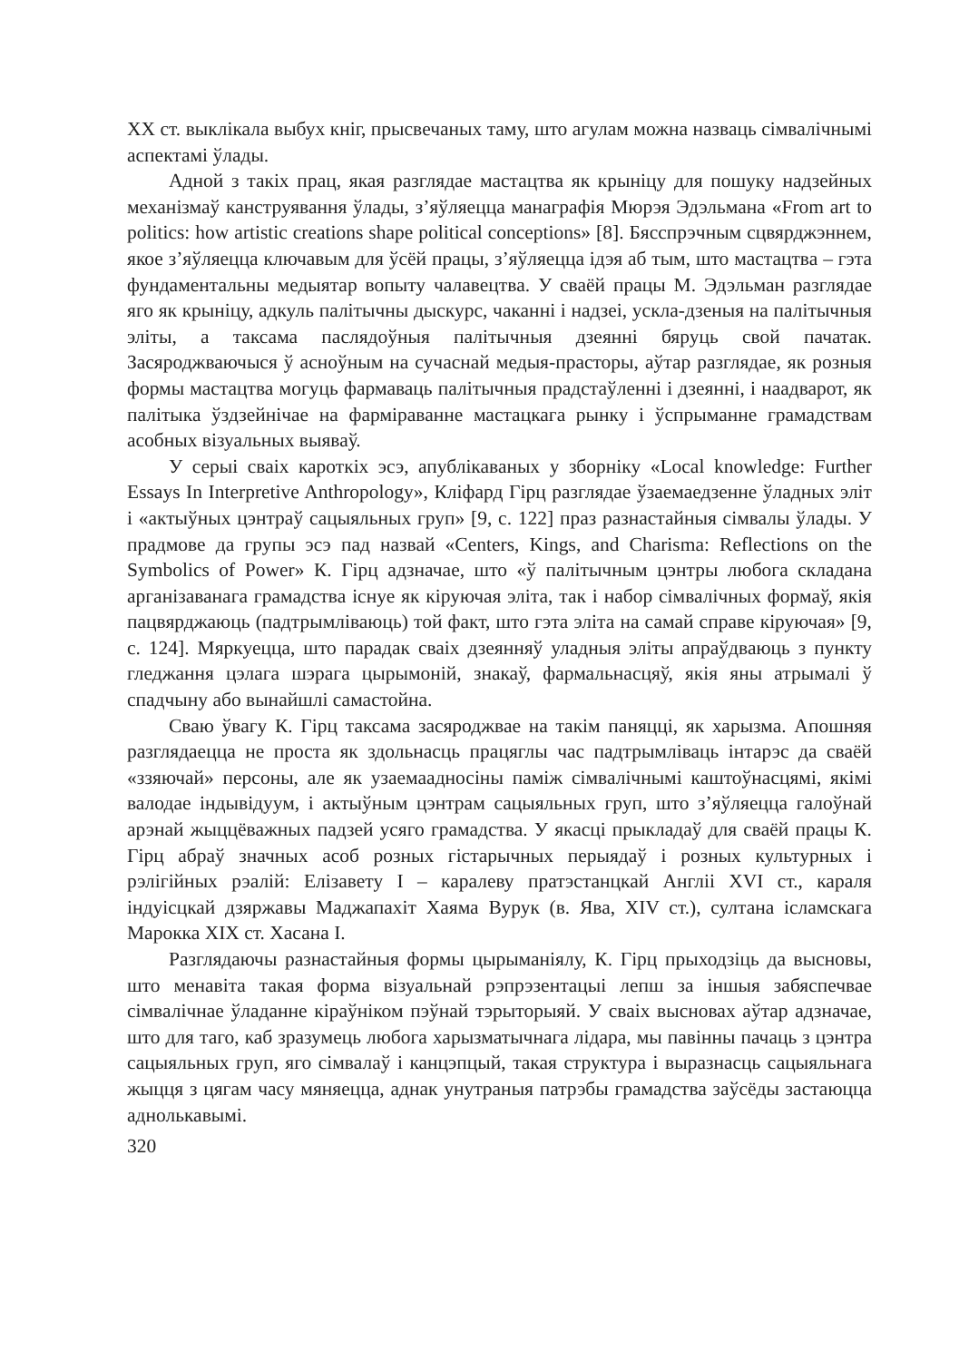XX ст. выклікала выбух кніг, прысвечаных таму, што агулам можна назваць сімвалічнымі аспектамі ўлады.
Адной з такіх прац, якая разглядае мастацтва як крыніцу для пошуку надзейных механізмаў канструявання ўлады, з’яўляецца манаграфія Мюрэя Эдэльмана «From art to politics: how artistic creations shape political conceptions» [8]. Бясспрэчным сцвярджэннем, якое з’яўляецца ключавым для ўсёй працы, з’яўляецца ідэя аб тым, што мастацтва – гэта фундаментальны медыятар вопыту чалавецтва. У сваёй працы М. Эдэльман разглядае яго як крыніцу, адкуль палітычны дыскурс, чаканні і надзеі, ускла-дзеныя на палітычныя эліты, а таксама паслядоўныя палітычныя дзеянні бяруць свой пачатак. Засяроджваючыся ў асноўным на сучаснай медыя-прасторы, аўтар разглядае, як розныя формы мастацтва могуць фармаваць палітычныя прадстаўленні і дзеянні, і наадварот, як палітыка ўздзейнічае на фарміраванне мастацкага рынку і ўспрыманне грамадствам асобных візуальных выяваў.
У серыі сваіх кароткіх эсэ, апублікаваных у зборніку «Local knowledge: Further Essays In Interpretive Anthropology», Кліфард Гірц разглядае ўзаемаедзенне ўладных эліт і «актыўных цэнтраў сацыяльных груп» [9, с. 122] праз разнастайныя сімвалы ўлады. У прадмове да групы эсэ пад назвай «Centers, Kings, and Charisma: Reflections on the Symbolics of Power» К. Гірц адзначае, што «ў палітычным цэнтры любога складана арганізаванага грамадства існуе як кіруючая эліта, так і набор сімвалічных формаў, якія пацвярджаюць (падтрымліваюць) той факт, што гэта эліта на самай справе кіруючая» [9, с. 124]. Мяркуецца, што парадак сваіх дзеянняў уладныя эліты апраўдваюць з пункту гледжання цэлага шэрага цырымоній, знакаў, фармальнасцяў, якія яны атрымалі ў спадчыну або вынайшлі самастойна.
Сваю ўвагу К. Гірц таксама засяроджвае на такім паняцці, як харызма. Апошняя разглядаецца не проста як здольнасць працяглы час падтрымліваць інтарэс да сваёй «ззяючай» персоны, але як узаемаадносіны паміж сімвалічнымі каштоўнасцямі, якімі валодае індывідуум, і актыўным цэнтрам сацыяльных груп, што з’яўляецца галоўнай арэнай жыццёважных падзей усяго грамадства. У якасці прыкладаў для сваёй працы К. Гірц абраў значных асоб розных гістарычных перыядаў і розных культурных і рэлігійных рэалій: Елізавету I – каралеву пратэстанцкай Англіі XVI ст., караля індуісцкай дзяржавы Маджапахіт Хаяма Вурук (в. Ява, XIV ст.), султана ісламскага Марокка XIX ст. Хасана I.
Разглядаючы разнастайныя формы цырыманіялу, К. Гірц прыходзіць да высновы, што менавіта такая форма візуальнай рэпрэзентацыі лепш за іншыя забяспечвае сімвалічнае ўладанне кіраўніком пэўнай тэрыторыяй. У сваіх высновах аўтар адзначае, што для таго, каб зразумець любога харызматычнага лідара, мы павінны пачаць з цэнтра сацыяльных груп, яго сімвалаў і канцэпцый, такая структура і выразнасць сацыяльнага жыцця з цягам часу мяняецца, аднак унутраныя патрэбы грамадства заўсёды застаюцца аднолькавымі.
320